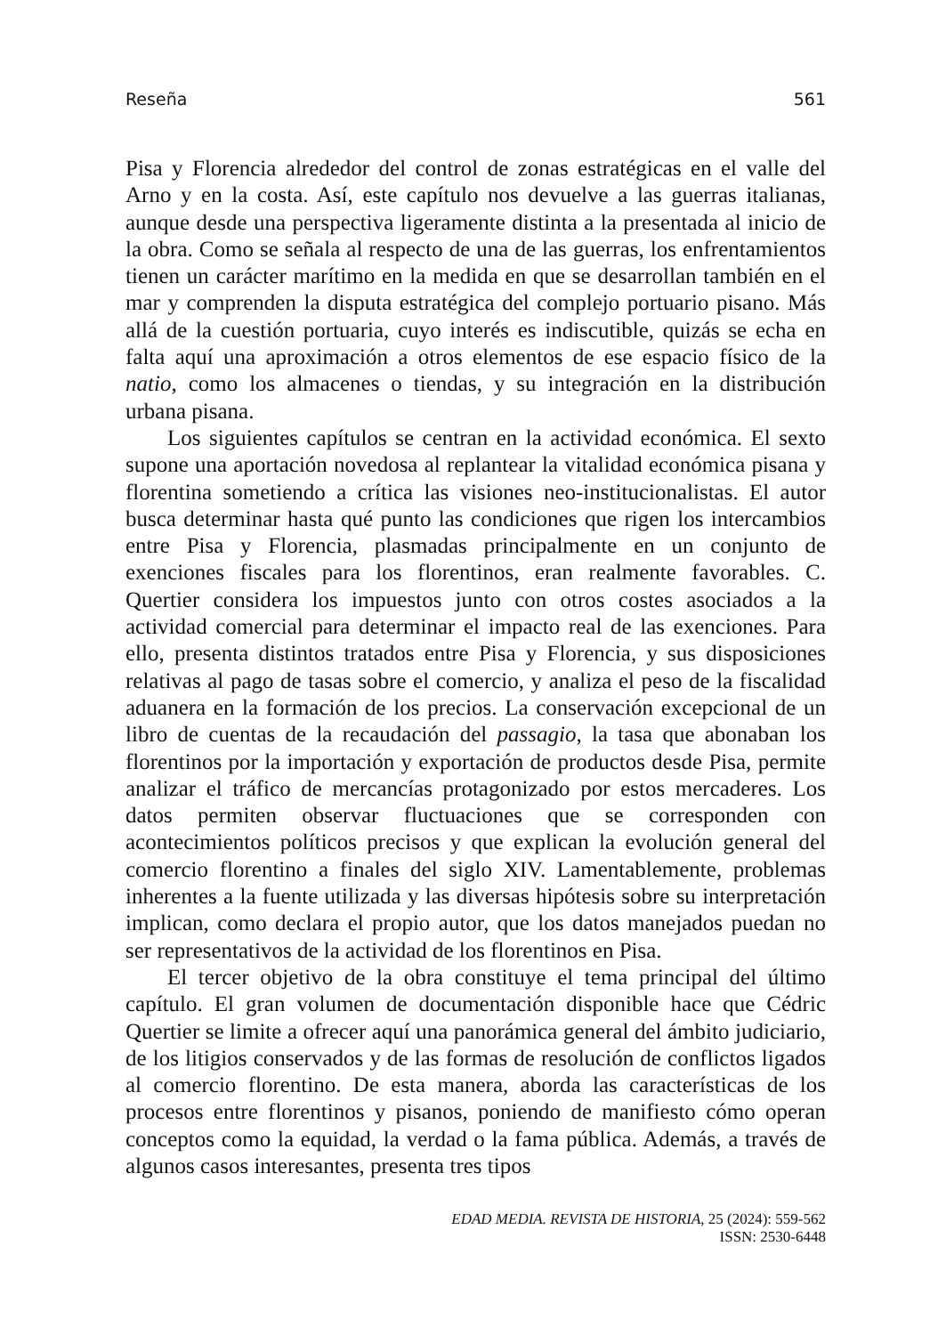Reseña 561
Pisa y Florencia alrededor del control de zonas estratégicas en el valle del Arno y en la costa. Así, este capítulo nos devuelve a las guerras italianas, aunque desde una perspectiva ligeramente distinta a la presentada al inicio de la obra. Como se señala al respecto de una de las guerras, los enfrentamientos tienen un carácter marítimo en la medida en que se desarrollan también en el mar y comprenden la disputa estratégica del complejo portuario pisano. Más allá de la cuestión portuaria, cuyo interés es indiscutible, quizás se echa en falta aquí una aproximación a otros elementos de ese espacio físico de la natio, como los almacenes o tiendas, y su integración en la distribución urbana pisana.
Los siguientes capítulos se centran en la actividad económica. El sexto supone una aportación novedosa al replantear la vitalidad económica pisana y florentina sometiendo a crítica las visiones neo-institucionalistas. El autor busca determinar hasta qué punto las condiciones que rigen los intercambios entre Pisa y Florencia, plasmadas principalmente en un conjunto de exenciones fiscales para los florentinos, eran realmente favorables. C. Quertier considera los impuestos junto con otros costes asociados a la actividad comercial para determinar el impacto real de las exenciones. Para ello, presenta distintos tratados entre Pisa y Florencia, y sus disposiciones relativas al pago de tasas sobre el comercio, y analiza el peso de la fiscalidad aduanera en la formación de los precios. La conservación excepcional de un libro de cuentas de la recaudación del passagio, la tasa que abonaban los florentinos por la importación y exportación de productos desde Pisa, permite analizar el tráfico de mercancías protagonizado por estos mercaderes. Los datos permiten observar fluctuaciones que se corresponden con acontecimientos políticos precisos y que explican la evolución general del comercio florentino a finales del siglo XIV. Lamentablemente, problemas inherentes a la fuente utilizada y las diversas hipótesis sobre su interpretación implican, como declara el propio autor, que los datos manejados puedan no ser representativos de la actividad de los florentinos en Pisa.
El tercer objetivo de la obra constituye el tema principal del último capítulo. El gran volumen de documentación disponible hace que Cédric Quertier se limite a ofrecer aquí una panorámica general del ámbito judiciario, de los litigios conservados y de las formas de resolución de conflictos ligados al comercio florentino. De esta manera, aborda las características de los procesos entre florentinos y pisanos, poniendo de manifiesto cómo operan conceptos como la equidad, la verdad o la fama pública. Además, a través de algunos casos interesantes, presenta tres tipos
EDAD MEDIA. REVISTA DE HISTORIA, 25 (2024): 559-562
ISSN: 2530-6448